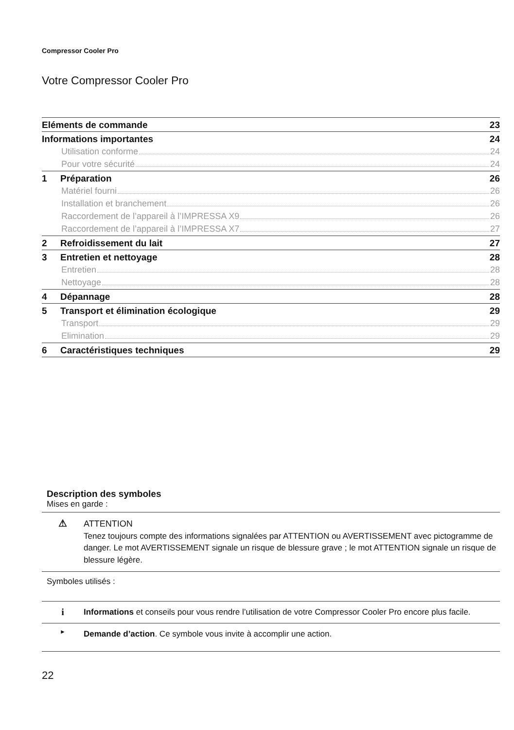Compressor Cooler Pro
Votre Compressor Cooler Pro
Eléments de commande 23
Informations importantes 24
Utilisation conforme 24
Pour votre sécurité 24
1 Préparation 26
Matériel fourni 26
Installation et branchement 26
Raccordement de l’appareil à l’IMPRESSA X9 26
Raccordement de l’appareil à l’IMPRESSA X7 27
2 Refroidissement du lait 27
3 Entretien et nettoyage 28
Entretien 28
Nettoyage 28
4 Dépannage 28
5 Transport et élimination écologique 29
Transport 29
Elimination 29
6 Caractéristiques techniques 29
Description des symboles
Mises en garde :
⚠
ATTENTION
Tenez toujours compte des informations signalées par ATTENTION ou AVERTISSEMENT avec pictogramme de danger. Le mot AVERTISSEMENT signale un risque de blessure grave ; le mot ATTENTION signale un risque de blessure légère.
Symboles utilisés :
i
Informations et conseils pour vous rendre l’utilisation de votre Compressor Cooler Pro encore plus facile.
►
Demande d’action. Ce symbole vous invite à accomplir une action.
22